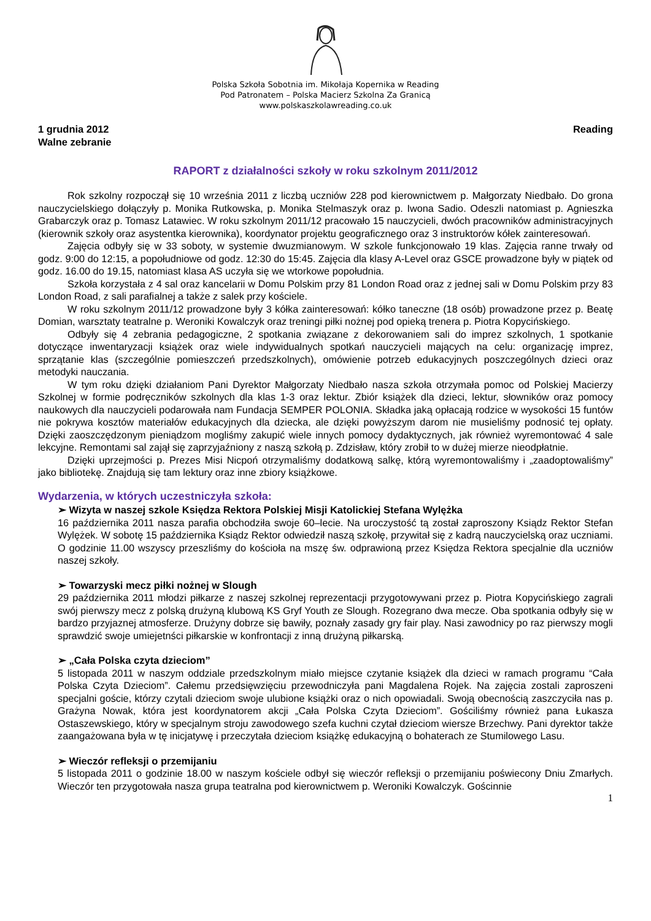Polska Szkoła Sobotnia im. Mikołaja Kopernika w Reading
Pod Patronatem – Polska Macierz Szkolna Za Granicą
www.polskaszkolawreading.co.uk
1 grudnia 2012
Walne zebranie
Reading
RAPORT z działalności szkoły w roku szkolnym 2011/2012
Rok szkolny rozpoczął się 10 września 2011 z liczbą uczniów 228 pod kierownictwem p. Małgorzaty Niedbało. Do grona nauczycielskiego dołączyły p. Monika Rutkowska, p. Monika Stelmaszyk oraz p. Iwona Sadio. Odeszli natomiast p. Agnieszka Grabarczyk oraz p. Tomasz Latawiec. W roku szkolnym 2011/12 pracowało 15 nauczycieli, dwóch pracowników administracyjnych (kierownik szkoły oraz asystentka kierownika), koordynator projektu geograficznego oraz 3 instruktorów kółek zainteresowań.
Zajęcia odbyły się w 33 soboty, w systemie dwuzmianowym. W szkole funkcjonowało 19 klas. Zajęcia ranne trwały od godz. 9:00 do 12:15, a popołudniowe od godz. 12:30 do 15:45. Zajęcia dla klasy A-Level oraz GSCE prowadzone były w piątek od godz. 16.00 do 19.15, natomiast klasa AS uczyła się we wtorkowe popołudnia.
Szkoła korzystała z 4 sal oraz kancelarii w Domu Polskim przy 81 London Road oraz z jednej sali w Domu Polskim przy 83 London Road, z sali parafialnej a także z salek przy kościele.
W roku szkolnym 2011/12 prowadzone były 3 kółka zainteresowań: kółko taneczne (18 osób) prowadzone przez p. Beatę Domian, warsztaty teatralne p. Weroniki Kowalczyk oraz treningi piłki nożnej pod opieką trenera p. Piotra Kopycińskiego.
Odbyły się 4 zebrania pedagogiczne, 2 spotkania związane z dekorowaniem sali do imprez szkolnych, 1 spotkanie dotyczące inwentaryzacji książek oraz wiele indywidualnych spotkań nauczycieli mających na celu: organizację imprez, sprzątanie klas (szczególnie pomieszczeń przedszkolnych), omówienie potrzeb edukacyjnych poszczególnych dzieci oraz metodyki nauczania.
W tym roku dzięki działaniom Pani Dyrektor Małgorzaty Niedbało nasza szkoła otrzymała pomoc od Polskiej Macierzy Szkolnej w formie podręczników szkolnych dla klas 1-3 oraz lektur. Zbiór książek dla dzieci, lektur, słowników oraz pomocy naukowych dla nauczycieli podarowała nam Fundacja SEMPER POLONIA. Składka jaką opłacają rodzice w wysokości 15 funtów nie pokrywa kosztów materiałów edukacyjnych dla dziecka, ale dzięki powyższym darom nie musieliśmy podnosić tej opłaty. Dzięki zaoszczędzonym pieniądzom mogliśmy zakupić wiele innych pomocy dydaktycznych, jak również wyremontować 4 sale lekcyjne. Remontami sal zajął się zaprzyjaźniony z naszą szkołą p. Zdzisław, który zrobił to w dużej mierze nieodpłatnie.
Dzięki uprzejmości p. Prezes Misi Nicpoń otrzymaliśmy dodatkową salkę, którą wyremontowaliśmy i „zaadoptowaliśmy” jako bibliotekę. Znajdują się tam lektury oraz inne zbiory książkowe.
Wydarzenia, w których uczestniczyła szkoła:
➢ Wizyta w naszej szkole Księdza Rektora Polskiej Misji Katolickiej Stefana Wylężka
16 października 2011 nasza parafia obchodziła swoje 60–lecie. Na uroczystość tą został zaproszony Ksiądz Rektor Stefan Wylężek. W sobotę 15 października Ksiądz Rektor odwiedził naszą szkołę, przywitał się z kadrą nauczycielską oraz uczniami. O godzinie 11.00 wszyscy przeszliśmy do kościoła na mszę św. odprawioną przez Księdza Rektora specjalnie dla uczniów naszej szkoły.
➢ Towarzyski mecz piłki nożnej w Slough
29 października 2011 młodzi piłkarze z naszej szkolnej reprezentacji przygotowywani przez p. Piotra Kopycińskiego zagrali swój pierwszy mecz z polską drużyną klubową KS Gryf Youth ze Slough. Rozegrano dwa mecze. Oba spotkania odbyły się w bardzo przyjaznej atmosferze. Drużyny dobrze się bawiły, poznały zasady gry fair play. Nasi zawodnicy po raz pierwszy mogli sprawdzić swoje umiejetnści piłkarskie w konfrontacji z inną drużyną piłkarską.
➢ „Cała Polska czyta dzieciom”
5 listopada 2011 w naszym oddziale przedszkolnym miało miejsce czytanie książek dla dzieci w ramach programu “Cała Polska Czyta Dzieciom”. Całemu przedsięwzięciu przewodniczyła pani Magdalena Rojek. Na zajęcia zostali zaproszeni specjalni goście, którzy czytali dzieciom swoje ulubione książki oraz o nich opowiadali. Swoją obecnością zaszczyciła nas p. Grażyna Nowak, która jest koordynatorem akcji „Cała Polska Czyta Dzieciom”. Gościliśmy również pana Łukasza Ostaszewskiego, który w specjalnym stroju zawodowego szefa kuchni czytał dzieciom wiersze Brzechwy. Pani dyrektor także zaangażowana była w tę inicjatywę i przeczytała dzieciom książkę edukacyjną o bohaterach ze Stumilowego Lasu.
➢ Wieczór refleksji o przemijaniu
5 listopada 2011 o godzinie 18.00 w naszym kościele odbył się wieczór refleksji o przemijaniu poświecony Dniu Zmarłych. Wieczór ten przygotowała nasza grupa teatralna pod kierownictwem p. Weroniki Kowalczyk. Gościnnie
1